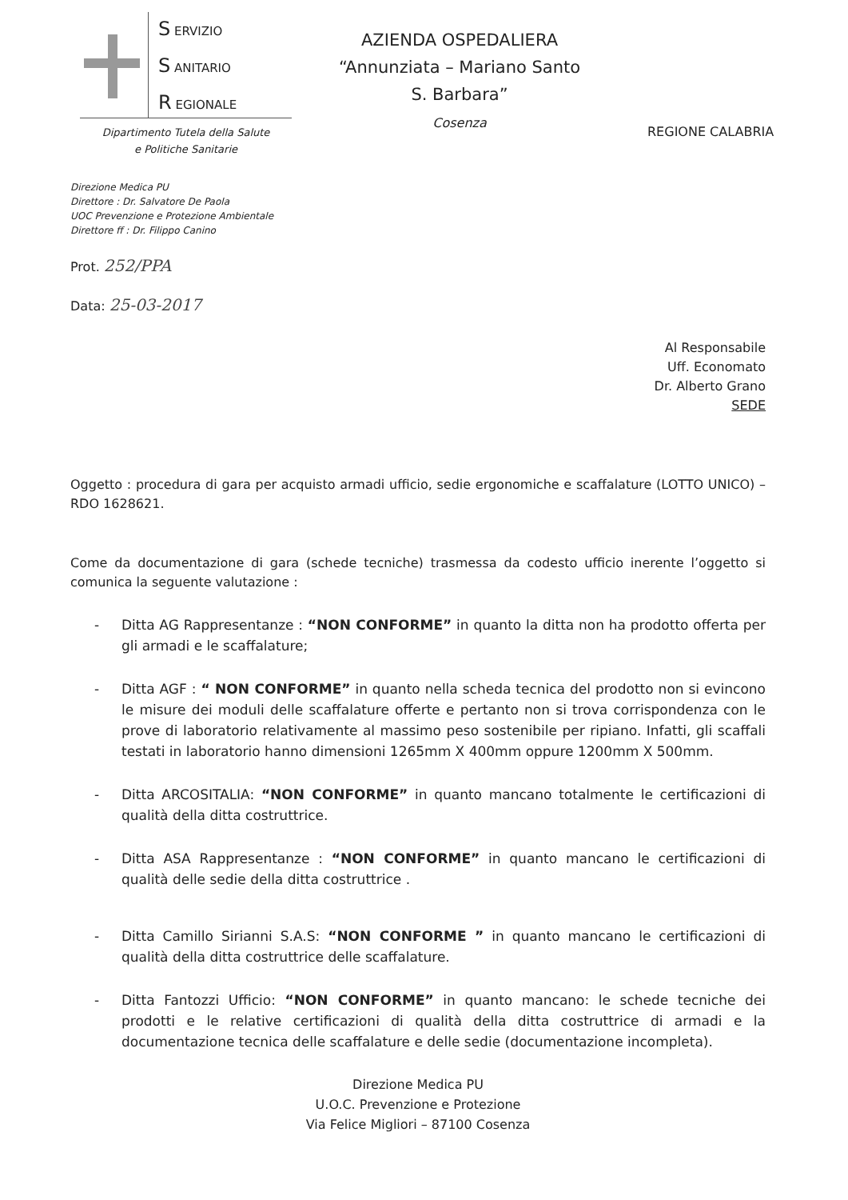S ERVIZIO
S ANITARIO
R EGIONALE
AZIENDA OSPEDALIERA
“Annunziata – Mariano Santo
S. Barbara”
Cosenza
REGIONE CALABRIA
Dipartimento Tutela della Salute
e Politiche Sanitarie
Direzione Medica PU
Direttore : Dr. Salvatore De Paola
UOC Prevenzione e Protezione Ambientale
Direttore ff : Dr. Filippo Canino
Prot. 252/PPA
Data: 25-03-2017
Al Responsabile
Uff. Economato
Dr. Alberto Grano
SEDE
Oggetto : procedura di gara per acquisto armadi ufficio, sedie ergonomiche e scaffalature (LOTTO UNICO) – RDO 1628621.
Come da documentazione di gara (schede tecniche) trasmessa da codesto ufficio inerente l’oggetto si comunica la seguente valutazione :
- Ditta AG Rappresentanze : “NON CONFORME” in quanto la ditta non ha prodotto offerta per gli armadi e le scaffalature;
- Ditta AGF : “ NON CONFORME” in quanto nella scheda tecnica del prodotto non si evincono le misure dei moduli delle scaffalature offerte e pertanto non si trova corrispondenza con le prove di laboratorio relativamente al massimo peso sostenibile per ripiano. Infatti, gli scaffali testati in laboratorio hanno dimensioni 1265mm X 400mm oppure 1200mm X 500mm.
- Ditta ARCOSITALIA: “NON CONFORME” in quanto mancano totalmente le certificazioni di qualità della ditta costruttrice.
- Ditta ASA Rappresentanze : “NON CONFORME” in quanto mancano le certificazioni di qualità delle sedie della ditta costruttrice .
- Ditta Camillo Sirianni S.A.S: “NON CONFORME ” in quanto mancano le certificazioni di qualità della ditta costruttrice delle scaffalature.
- Ditta Fantozzi Ufficio: “NON CONFORME” in quanto mancano: le schede tecniche dei prodotti e le relative certificazioni di qualità della ditta costruttrice di armadi e la documentazione tecnica delle scaffalature e delle sedie (documentazione incompleta).
Direzione Medica PU
U.O.C. Prevenzione e Protezione
Via Felice Migliori – 87100 Cosenza